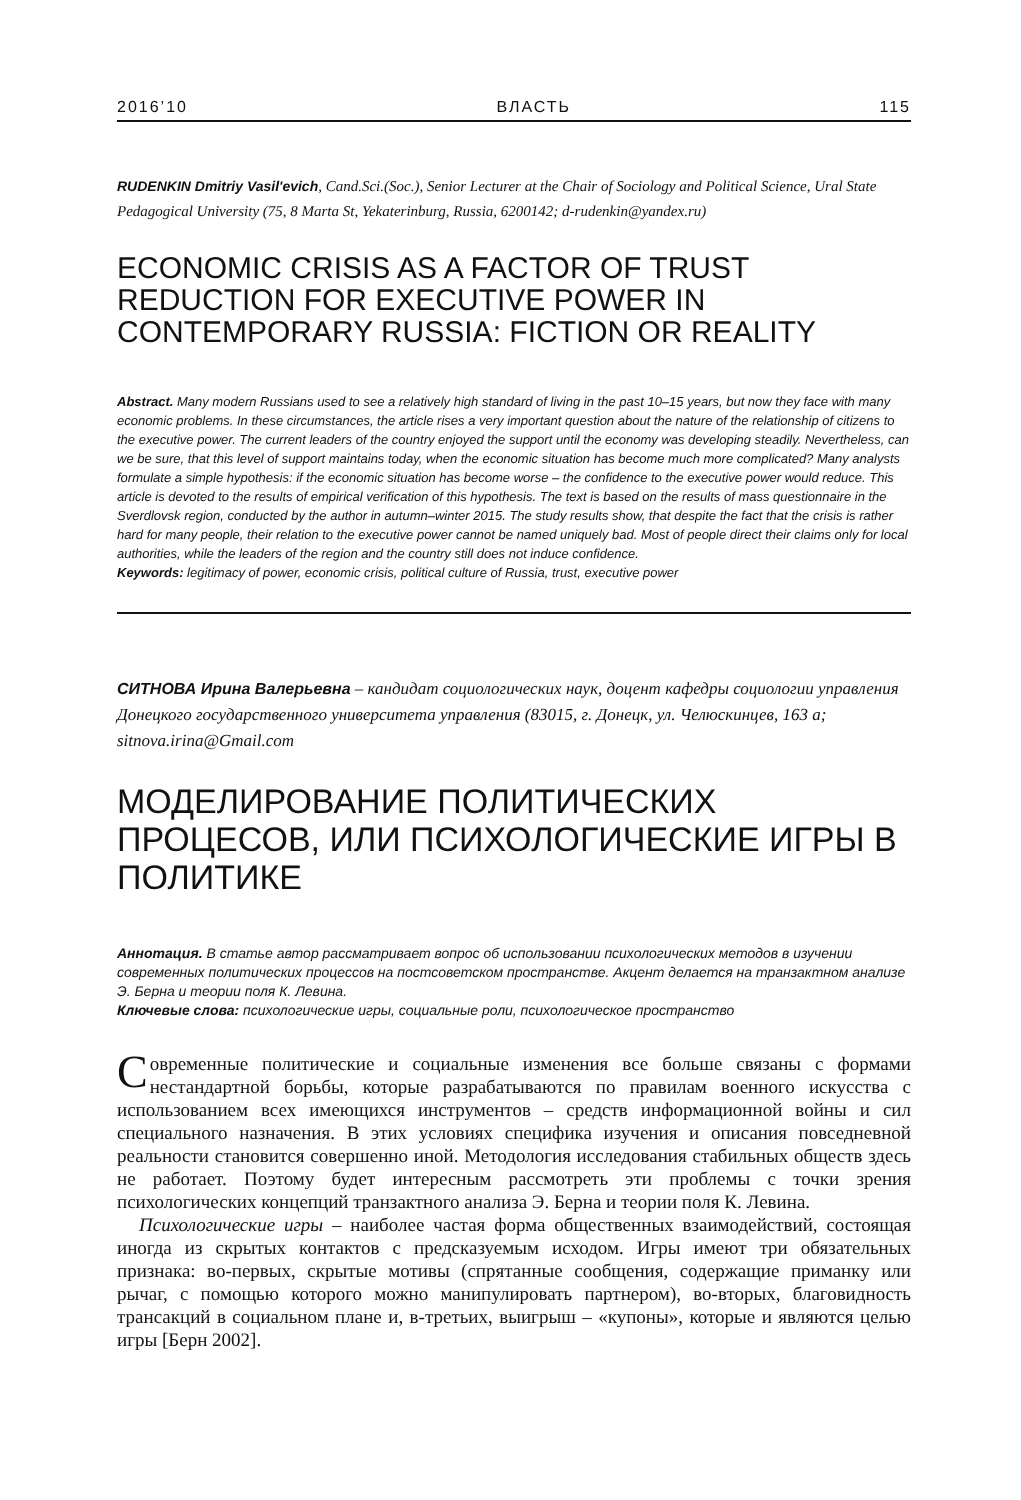2016’10 ВЛАСТЬ 115
RUDENKIN Dmitriy Vasil'evich, Cand.Sci.(Soc.), Senior Lecturer at the Chair of Sociology and Political Science, Ural State Pedagogical University (75, 8 Marta St, Yekaterinburg, Russia, 6200142; d-rudenkin@yandex.ru)
ECONOMIC CRISIS AS A FACTOR OF TRUST REDUCTION FOR EXECUTIVE POWER IN CONTEMPORARY RUSSIA: FICTION OR REALITY
Abstract. Many modern Russians used to see a relatively high standard of living in the past 10–15 years, but now they face with many economic problems. In these circumstances, the article rises a very important question about the nature of the relationship of citizens to the executive power. The current leaders of the country enjoyed the support until the economy was developing steadily. Nevertheless, can we be sure, that this level of support maintains today, when the economic situation has become much more complicated? Many analysts formulate a simple hypothesis: if the economic situation has become worse – the confidence to the executive power would reduce. This article is devoted to the results of empirical verification of this hypothesis. The text is based on the results of mass questionnaire in the Sverdlovsk region, conducted by the author in autumn–winter 2015. The study results show, that despite the fact that the crisis is rather hard for many people, their relation to the executive power cannot be named uniquely bad. Most of people direct their claims only for local authorities, while the leaders of the region and the country still does not induce confidence.
Keywords: legitimacy of power, economic crisis, political culture of Russia, trust, executive power
СИТНОВА Ирина Валерьевна – кандидат социологических наук, доцент кафедры социологии управления Донецкого государственного университета управления (83015, г. Донецк, ул. Челюскинцев, 163 а; sitnova.irina@Gmail.com
МОДЕЛИРОВАНИЕ ПОЛИТИЧЕСКИХ ПРОЦЕСОВ, ИЛИ ПСИХОЛОГИЧЕСКИЕ ИГРЫ В ПОЛИТИКЕ
Аннотация. В статье автор рассматривает вопрос об использовании психологических методов в изучении современных политических процессов на постсоветском пространстве. Акцент делается на транзактном анализе Э. Берна и теории поля К. Левина.
Ключевые слова: психологические игры, социальные роли, психологическое пространство
Современные политические и социальные изменения все больше связаны с формами нестандартной борьбы, которые разрабатываются по правилам военного искусства с использованием всех имеющихся инструментов – средств информационной войны и сил специального назначения. В этих условиях специфика изучения и описания повседневной реальности становится совершенно иной. Методология исследования стабильных обществ здесь не работает. Поэтому будет интересным рассмотреть эти проблемы с точки зрения психологических концепций транзактного анализа Э. Берна и теории поля К. Левина.
Психологические игры – наиболее частая форма общественных взаимодействий, состоящая иногда из скрытых контактов с предсказуемым исходом. Игры имеют три обязательных признака: во-первых, скрытые мотивы (спрятанные сообщения, содержащие приманку или рычаг, с помощью которого можно манипулировать партнером), во-вторых, благовидность трансакций в социальном плане и, в-третьих, выигрыш – «купоны», которые и являются целью игры [Берн 2002].